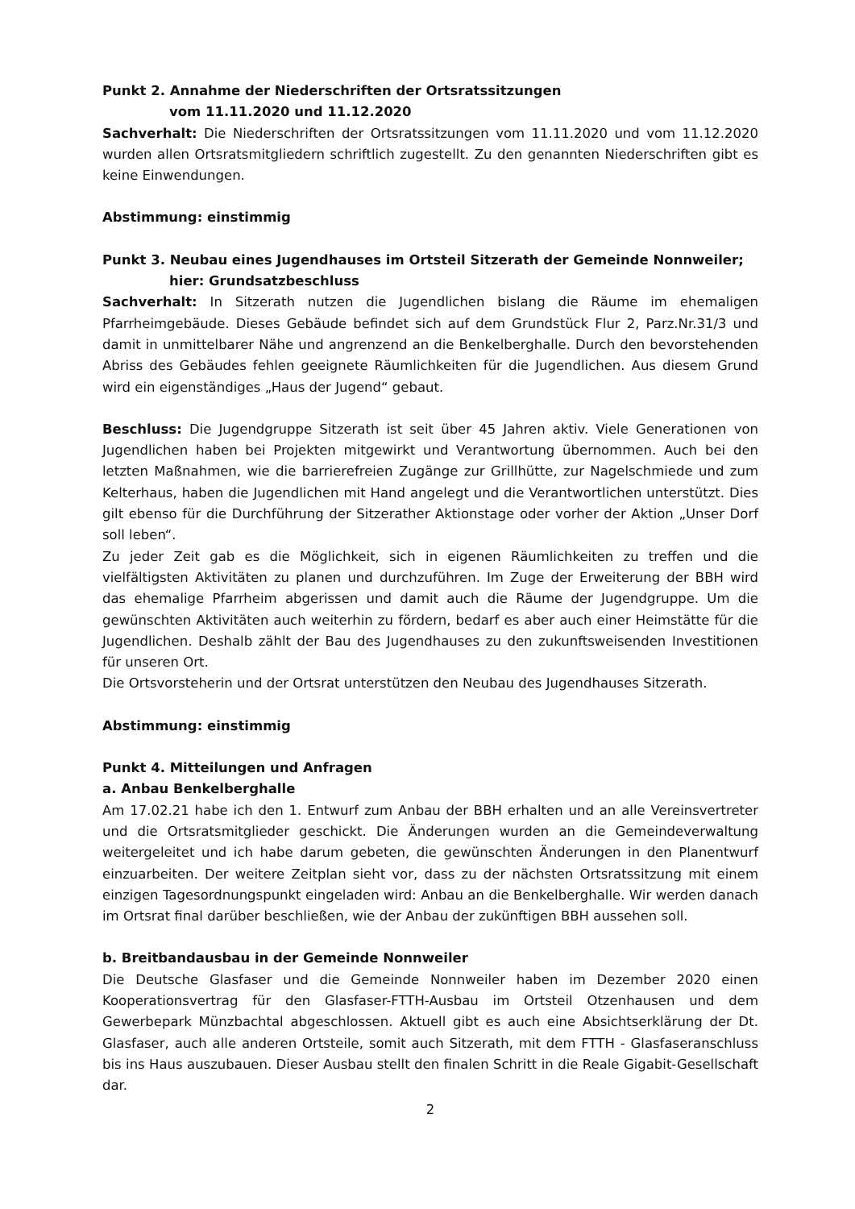Punkt 2. Annahme der Niederschriften der Ortsratssitzungen
vom 11.11.2020 und 11.12.2020
Sachverhalt: Die Niederschriften der Ortsratssitzungen vom 11.11.2020 und vom 11.12.2020 wurden allen Ortsratsmitgliedern schriftlich zugestellt. Zu den genannten Niederschriften gibt es keine Einwendungen.
Abstimmung: einstimmig
Punkt 3. Neubau eines Jugendhauses im Ortsteil Sitzerath der Gemeinde Nonnweiler;
hier: Grundsatzbeschluss
Sachverhalt: In Sitzerath nutzen die Jugendlichen bislang die Räume im ehemaligen Pfarrheimgebäude. Dieses Gebäude befindet sich auf dem Grundstück Flur 2, Parz.Nr.31/3 und damit in unmittelbarer Nähe und angrenzend an die Benkelberghalle. Durch den bevorstehenden Abriss des Gebäudes fehlen geeignete Räumlichkeiten für die Jugendlichen. Aus diesem Grund wird ein eigenständiges „Haus der Jugend“ gebaut.
Beschluss: Die Jugendgruppe Sitzerath ist seit über 45 Jahren aktiv. Viele Generationen von Jugendlichen haben bei Projekten mitgewirkt und Verantwortung übernommen. Auch bei den letzten Maßnahmen, wie die barrierefreien Zugänge zur Grillhütte, zur Nagelschmiede und zum Kelterhaus, haben die Jugendlichen mit Hand angelegt und die Verantwortlichen unterstützt. Dies gilt ebenso für die Durchführung der Sitzerather Aktionstage oder vorher der Aktion „Unser Dorf soll leben“.
Zu jeder Zeit gab es die Möglichkeit, sich in eigenen Räumlichkeiten zu treffen und die vielfältigsten Aktivitäten zu planen und durchzuführen. Im Zuge der Erweiterung der BBH wird das ehemalige Pfarrheim abgerissen und damit auch die Räume der Jugendgruppe. Um die gewünschten Aktivitäten auch weiterhin zu fördern, bedarf es aber auch einer Heimstätte für die Jugendlichen. Deshalb zählt der Bau des Jugendhauses zu den zukunftsweisenden Investitionen für unseren Ort.
Die Ortsvorsteherin und der Ortsrat unterstützen den Neubau des Jugendhauses Sitzerath.
Abstimmung: einstimmig
Punkt 4. Mitteilungen und Anfragen
a. Anbau Benkelberghalle
Am 17.02.21 habe ich den 1. Entwurf zum Anbau der BBH erhalten und an alle Vereinsvertreter und die Ortsratsmitglieder geschickt. Die Änderungen wurden an die Gemeindeverwaltung weitergeleitet und ich habe darum gebeten, die gewünschten Änderungen in den Planentwurf einzuarbeiten. Der weitere Zeitplan sieht vor, dass zu der nächsten Ortsratssitzung mit einem einzigen Tagesordnungspunkt eingeladen wird: Anbau an die Benkelberghalle. Wir werden danach im Ortsrat final darüber beschließen, wie der Anbau der zukünftigen BBH aussehen soll.
b. Breitbandausbau in der Gemeinde Nonnweiler
Die Deutsche Glasfaser und die Gemeinde Nonnweiler haben im Dezember 2020 einen Kooperationsvertrag für den Glasfaser-FTTH-Ausbau im Ortsteil Otzenhausen und dem Gewerbepark Münzbachtal abgeschlossen. Aktuell gibt es auch eine Absichtserklärung der Dt. Glasfaser, auch alle anderen Ortsteile, somit auch Sitzerath, mit dem FTTH - Glasfaseranschluss bis ins Haus auszubauen. Dieser Ausbau stellt den finalen Schritt in die Reale Gigabit-Gesellschaft dar.
2